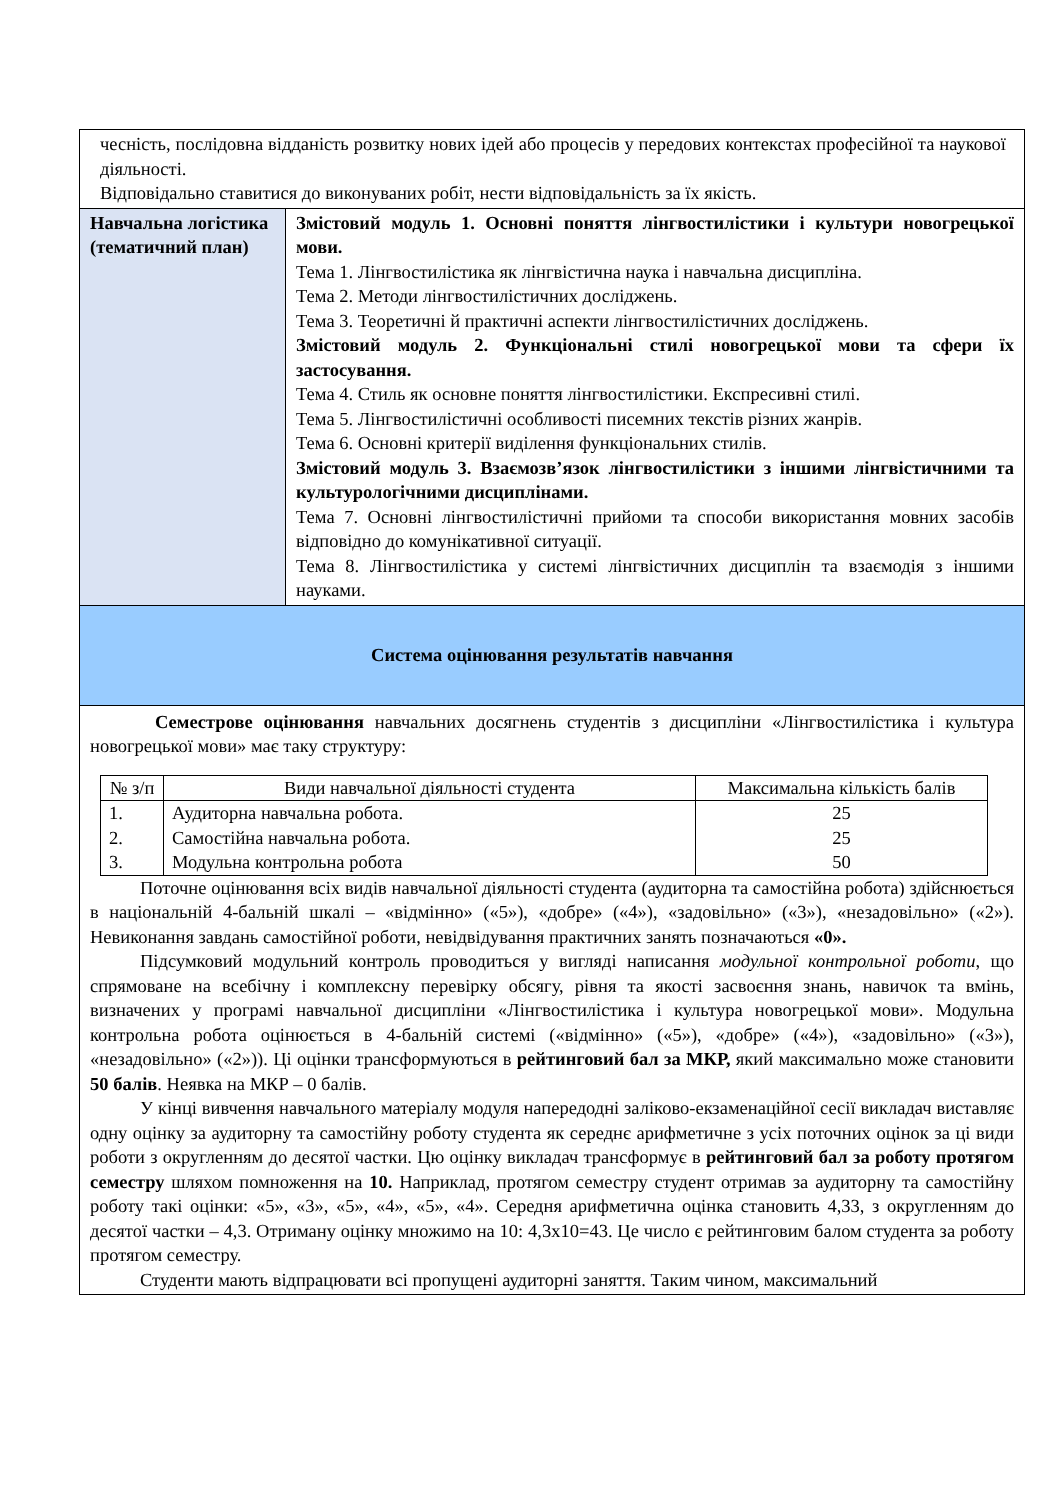| чесність, послідовна відданість розвитку нових ідей або процесів у передових контекстах професійної та наукової діяльності. Відповідально ставитися до виконуваних робіт, нести відповідальність за їх якість. | |
| Навчальна логістика (тематичний план) | Змістовий модуль 1. Основні поняття лінгвостилістики і культури новогрецької мови. Тема 1. Лінгвостилістика як лінгвістична наука і навчальна дисципліна. Тема 2. Методи лінгвостилістичних досліджень. Тема 3. Теоретичні й практичні аспекти лінгвостилістичних досліджень. Змістовий модуль 2. Функціональні стилі новогрецької мови та сфери їх застосування. Тема 4. Стиль як основне поняття лінгвостилістики. Експресивні стилі. Тема 5. Лінгвостилістичні особливості писемних текстів різних жанрів. Тема 6. Основні критерії виділення функціональних стилів. Змістовий модуль 3. Взаємозв’язок лінгвостилістики з іншими лінгвістичними та культурологічними дисциплінами. Тема 7. Основні лінгвостилістичні прийоми та способи використання мовних засобів відповідно до комунікативної ситуації. Тема 8. Лінгвостилістика у системі лінгвістичних дисциплін та взаємодія з іншими науками. |
| Система оцінювання результатів навчання | |
| Семестрове оцінювання навчальних досягнень студентів з дисципліни «Лінгвостилістика і культура новогрецької мови» має таку структуру: / № з/п / Види навчальної діяльності студента / Максимальна кількість балів / / --- / --- / --- / / 1. 2. 3. / Аудиторна навчальна робота. Самостійна навчальна робота. Модульна контрольна робота / 25 25 50 / Поточне оцінювання всіх видів навчальної діяльності студента (аудиторна та самостійна робота) здійснюється в національній 4-бальній шкалі – «відмінно» («5»), «добре» («4»), «задовільно» («3»), «незадовільно» («2»). Невиконання завдань самостійної роботи, невідвідування практичних занять позначаються «0». Підсумковий модульний контроль проводиться у вигляді написання модульної контрольної роботи , що спрямоване на всебічну і комплексну перевірку обсягу, рівня та якості засвоєння знань, навичок та вмінь, визначених у програмі навчальної дисципліни «Лінгвостилістика і культура новогрецької мови». Модульна контрольна робота оцінюється в 4-бальній системі («відмінно» («5»), «добре» («4»), «задовільно» («3»), «незадовільно» («2»)). Ці оцінки трансформуються в рейтинговий бал за МКР, який максимально може становити 50 балів . Неявка на МКР – 0 балів. У кінці вивчення навчального матеріалу модуля напередодні заліково-екзаменаційної сесії викладач виставляє одну оцінку за аудиторну та самостійну роботу студента як середнє арифметичне з усіх поточних оцінок за ці види роботи з округленням до десятої частки. Цю оцінку викладач трансформує в рейтинговий бал за роботу протягом семестру шляхом помноження на 10. Наприклад, протягом семестру студент отримав за аудиторну та самостійну роботу такі оцінки: «5», «3», «5», «4», «5», «4». Середня арифметична оцінка становить 4,33, з округленням до десятої частки – 4,3. Отриману оцінку множимо на 10: 4,3х10=43. Це число є рейтинговим балом студента за роботу протягом семестру. Студенти мають відпрацювати всі пропущені аудиторні заняття. Таким чином, максимальний | |